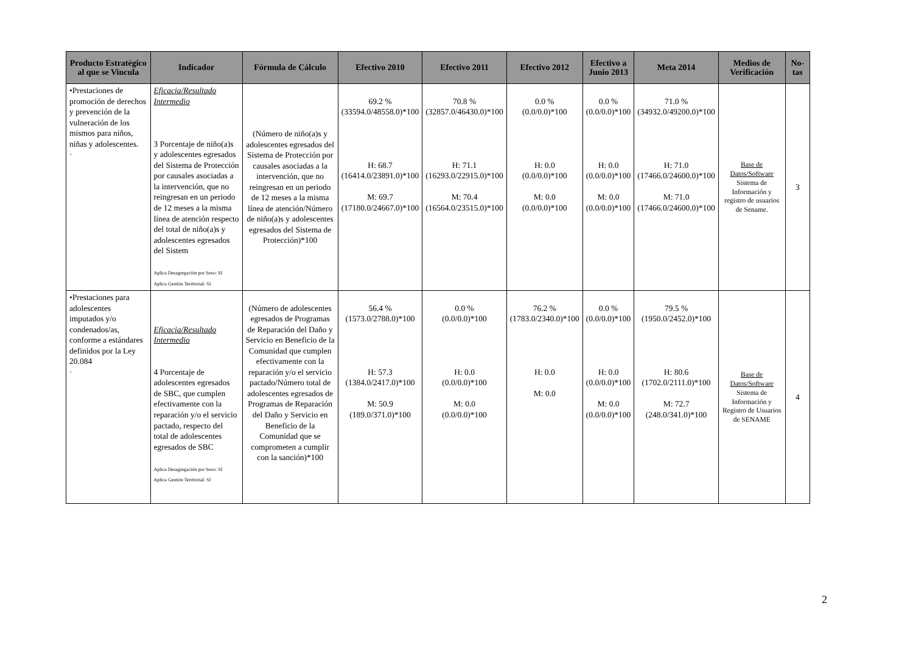| Producto Estratégico al que se Vincula | Indicador | Fórmula de Cálculo | Efectivo 2010 | Efectivo 2011 | Efectivo 2012 | Efectivo a Junio 2013 | Meta 2014 | Medios de Verificación | No-tas |
| --- | --- | --- | --- | --- | --- | --- | --- | --- | --- |
| •Prestaciones de promoción de derechos y prevención de la vulneración de los mismos para niños, niñas y adolescentes. · | Eficacia/Resultado Intermedio 3 Porcentaje de niño(a)s y adolescentes egresados del Sistema de Protección por causales asociadas a la intervención, que no reingresan en un periodo de 12 meses a la misma línea de atención respecto del total de niño(a)s y adolescentes egresados del Sistem Aplica Desagregación por Sexo: SI Aplica Gestión Territorial: SI | (Número de niño(a)s y adolescentes egresados del Sistema de Protección por causales asociadas a la intervención, que no reingresan en un periodo de 12 meses a la misma línea de atención/Número de niño(a)s y adolescentes egresados del Sistema de Protección)*100 | 69.2 % (33594.0/48558.0)*100 H: 68.7 (16414.0/23891.0)*100 M: 69.7 (17180.0/24667.0)*100 | 70.8 % (32857.0/46430.0)*100 H: 71.1 (16293.0/22915.0)*100 M: 70.4 (16564.0/23515.0)*100 | 0.0 % (0.0/0.0)*100 H: 0.0 (0.0/0.0)*100 M: 0.0 (0.0/0.0)*100 | 0.0 % (0.0/0.0)*100 H: 0.0 (0.0/0.0)*100 M: 0.0 (0.0/0.0)*100 | 71.0 % (34932.0/49200.0)*100 H: 71.0 (17466.0/24600.0)*100 M: 71.0 (17466.0/24600.0)*100 | Base de Datos/Software Sistema de Información y registro de usuarios de Sename. | 3 |
| •Prestaciones para adolescentes imputados y/o condenados/as, conforme a estándares definidos por la Ley 20.084 · | Eficacia/Resultado Intermedio 4 Porcentaje de adolescentes egresados de SBC, que cumplen efectivamente con la reparación y/o el servicio pactado, respecto del total de adolescentes egresados de SBC Aplica Desagregación por Sexo: SI Aplica Gestión Territorial: SI | (Número de adolescentes egresados de Programas de Reparación del Daño y Servicio en Beneficio de la Comunidad que cumplen efectivamente con la reparación y/o el servicio pactado/Número total de adolescentes egresados de Programas de Reparación del Daño y Servicio en Beneficio de la Comunidad que se comprometen a cumplir con la sanción)*100 | 56.4 % (1573.0/2788.0)*100 H: 57.3 (1384.0/2417.0)*100 M: 50.9 (189.0/371.0)*100 | 0.0 % (0.0/0.0)*100 H: 0.0 (0.0/0.0)*100 M: 0.0 (0.0/0.0)*100 | 76.2 % (1783.0/2340.0)*100 H: 0.0 M: 0.0 | 0.0 % (0.0/0.0)*100 H: 0.0 (0.0/0.0)*100 M: 0.0 (0.0/0.0)*100 | 79.5 % (1950.0/2452.0)*100 H: 80.6 (1702.0/2111.0)*100 M: 72.7 (248.0/341.0)*100 | Base de Datos/Software Sistema de Información y Registro de Usuarios de SENAME | 4 |
2